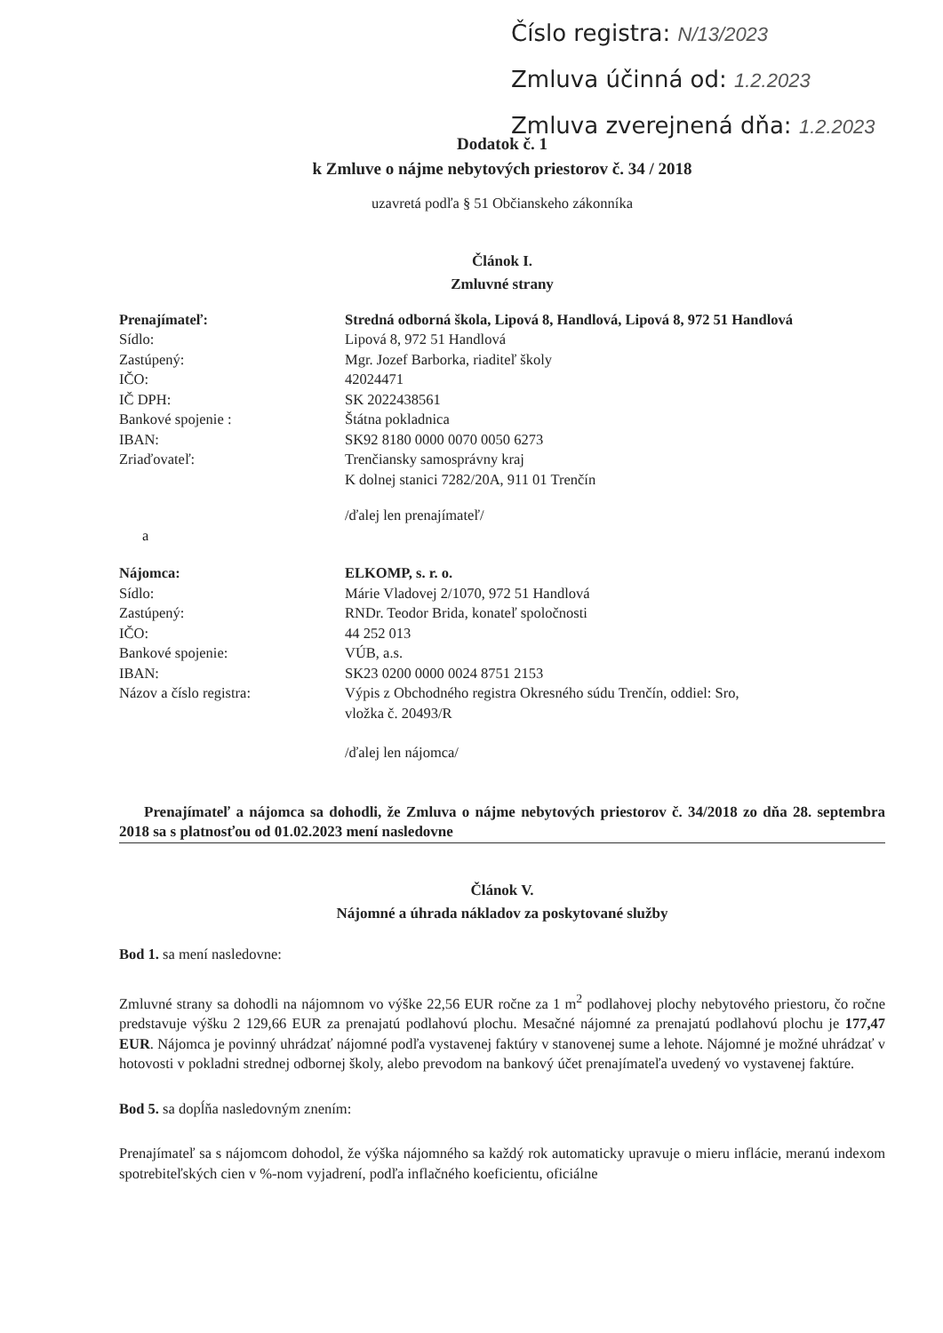Číslo registra: N/13/2023
Zmluva účinná od: 1.2.2023
Zmluva zverejnená dňa: 1.2.2023
Dodatok č. 1
k Zmluve o nájme nebytových priestorov č. 34 / 2018
uzavretá podľa § 51 Občianskeho zákonníka
Článok I.
Zmluvné strany
Prenajímateľ: Stredná odborná škola, Lipová 8, Handlová, Lipová 8, 972 51 Handlová
Sídlo: Lipová 8, 972 51 Handlová
Zastúpený: Mgr. Jozef Barborka, riaditeľ školy
IČO: 42024471
IČ DPH: SK 2022438561
Bankové spojenie : Štátna pokladnica
IBAN: SK92 8180 0000 0070 0050 6273
Zriaďovateľ: Trenčiansky samosprávny kraj
K dolnej stanici 7282/20A, 911 01 Trenčín
/ďalej len prenajímateľ/
a
Nájomca: ELKOMP, s. r. o.
Sídlo: Márie Vladovej 2/1070, 972 51 Handlová
Zastúpený: RNDr. Teodor Brida, konateľ spoločnosti
IČO: 44 252 013
Bankové spojenie: VÚB, a.s.
IBAN: SK23 0200 0000 0024 8751 2153
Názov a číslo registra: Výpis z Obchodného registra Okresného súdu Trenčín, oddiel: Sro,
vložka č. 20493/R
/ďalej len nájomca/
Prenajímateľ a nájomca sa dohodli, že Zmluva o nájme nebytových priestorov č. 34/2018 zo dňa 28. septembra 2018 sa s platnosťou od 01.02.2023 mení nasledovne
Článok V.
Nájomné a úhrada nákladov za poskytované služby
Bod 1. sa mení nasledovne:
Zmluvné strany sa dohodli na nájomnom vo výške 22,56 EUR ročne za 1 m<sup>2</sup> podlahovej plochy nebytového priestoru, čo ročne predstavuje výšku 2 129,66 EUR za prenajatú podlahovú plochu. Mesačné nájomné za prenajatú podlahovú plochu je 177,47 EUR. Nájomca je povinný uhrádzať nájomné podľa vystavenej faktúry v stanovenej sume a lehote. Nájomné je možné uhrádzať v hotovosti v pokladni strednej odbornej školy, alebo prevodom na bankový účet prenajímateľa uvedený vo vystavenej faktúre.
Bod 5. sa dopĺňa nasledovným znením:
Prenajímateľ sa s nájomcom dohodol, že výška nájomného sa každý rok automaticky upravuje o mieru inflácie, meranú indexom spotrebiteľských cien v %-nom vyjadrení, podľa inflačného koeficientu, oficiálne